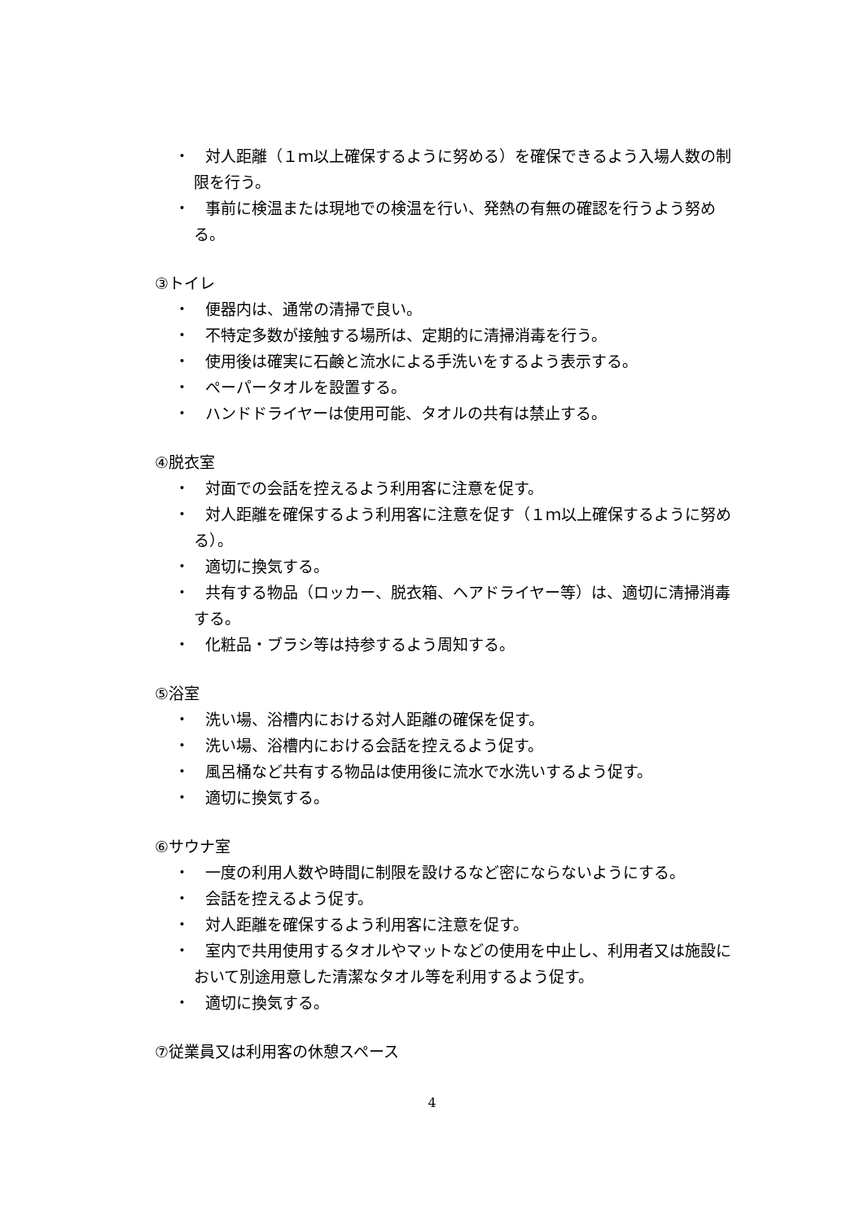・　対人距離（１ｍ以上確保するように努める）を確保できるよう入場人数の制限を行う。
・　事前に検温または現地での検温を行い、発熱の有無の確認を行うよう努める。
③トイレ
・　便器内は、通常の清掃で良い。
・　不特定多数が接触する場所は、定期的に清掃消毒を行う。
・　使用後は確実に石鹸と流水による手洗いをするよう表示する。
・　ペーパータオルを設置する。
・　ハンドドライヤーは使用可能、タオルの共有は禁止する。
④脱衣室
・　対面での会話を控えるよう利用客に注意を促す。
・　対人距離を確保するよう利用客に注意を促す（１ｍ以上確保するように努める）。
・　適切に換気する。
・　共有する物品（ロッカー、脱衣箱、ヘアドライヤー等）は、適切に清掃消毒する。
・　化粧品・ブラシ等は持参するよう周知する。
⑤浴室
・　洗い場、浴槽内における対人距離の確保を促す。
・　洗い場、浴槽内における会話を控えるよう促す。
・　風呂桶など共有する物品は使用後に流水で水洗いするよう促す。
・　適切に換気する。
⑥サウナ室
・　一度の利用人数や時間に制限を設けるなど密にならないようにする。
・　会話を控えるよう促す。
・　対人距離を確保するよう利用客に注意を促す。
・　室内で共用使用するタオルやマットなどの使用を中止し、利用者又は施設において別途用意した清潔なタオル等を利用するよう促す。
・　適切に換気する。
⑦従業員又は利用客の休憩スペース
4